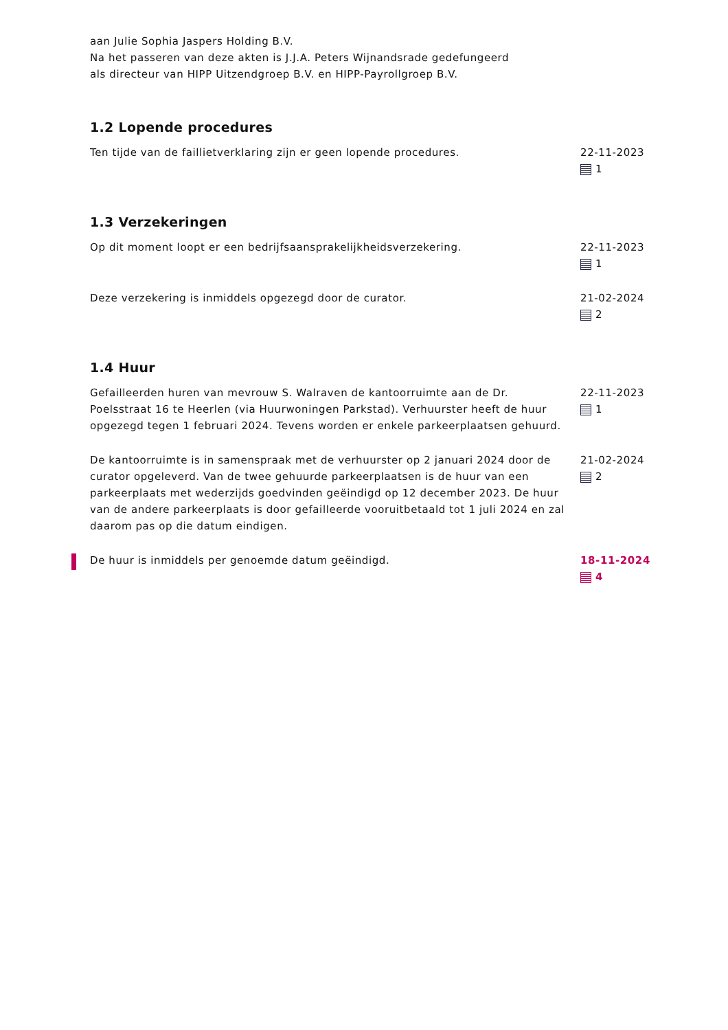aan Julie Sophia Jaspers Holding B.V.
Na het passeren van deze akten is J.J.A. Peters Wijnandsrade gedefungeerd
als directeur van HIPP Uitzendgroep B.V. en HIPP-Payrollgroep B.V.
1.2 Lopende procedures
Ten tijde van de faillietverklaring zijn er geen lopende procedures. 22-11-2023
1
1.3 Verzekeringen
Op dit moment loopt er een bedrijfsaansprakelijkheidsverzekering. 22-11-2023
1
Deze verzekering is inmiddels opgezegd door de curator. 21-02-2024
2
1.4 Huur
Gefailleerden huren van mevrouw S. Walraven de kantoorruimte aan de Dr. Poelsstraat 16 te Heerlen (via Huurwoningen Parkstad). Verhuurster heeft de huur opgezegd tegen 1 februari 2024. Tevens worden er enkele parkeerplaatsen gehuurd.
22-11-2023
1
De kantoorruimte is in samenspraak met de verhuurster op 2 januari 2024 door de curator opgeleverd. Van de twee gehuurde parkeerplaatsen is de huur van een parkeerplaats met wederzijds goedvinden geëindigd op 12 december 2023. De huur van de andere parkeerplaats is door gefailleerde vooruitbetaald tot 1 juli 2024 en zal daarom pas op die datum eindigen.
21-02-2024
2
De huur is inmiddels per genoemde datum geëindigd. 18-11-2024
4